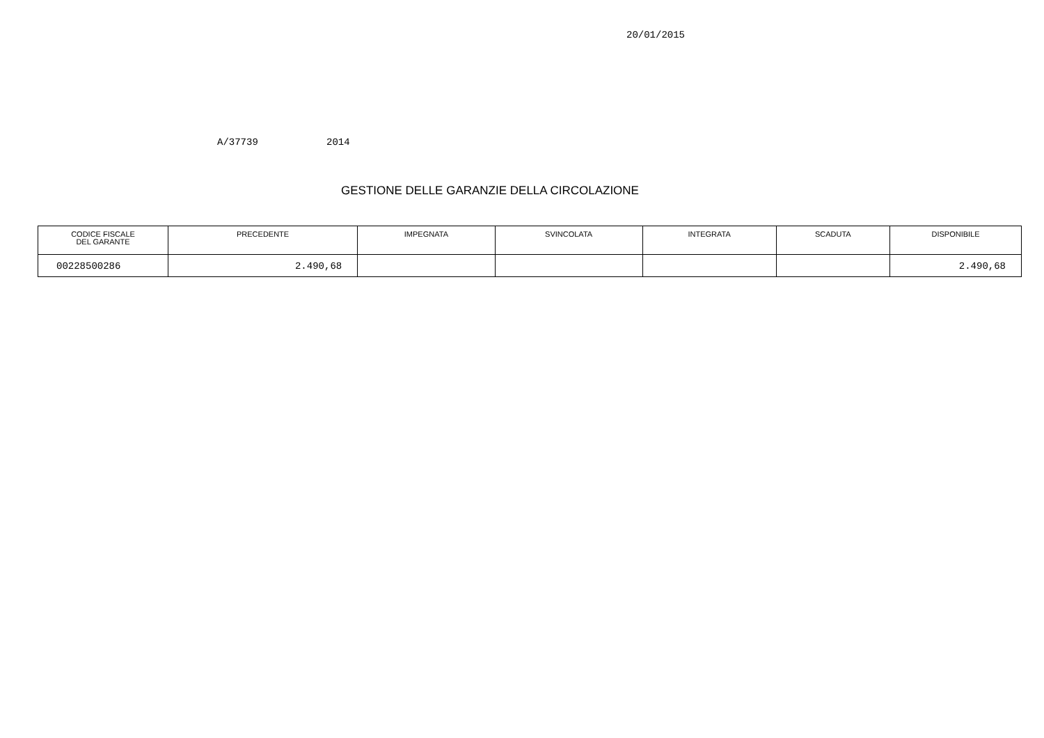20/01/2015
A/37739 2014
GESTIONE DELLE GARANZIE DELLA CIRCOLAZIONE
| CODICE FISCALE DEL GARANTE | PRECEDENTE | IMPEGNATA | SVINCOLATA | INTEGRATA | SCADUTA | DISPONIBILE |
| --- | --- | --- | --- | --- | --- | --- |
| 00228500286 | 2.490,68 | | | | | 2.490,68 |